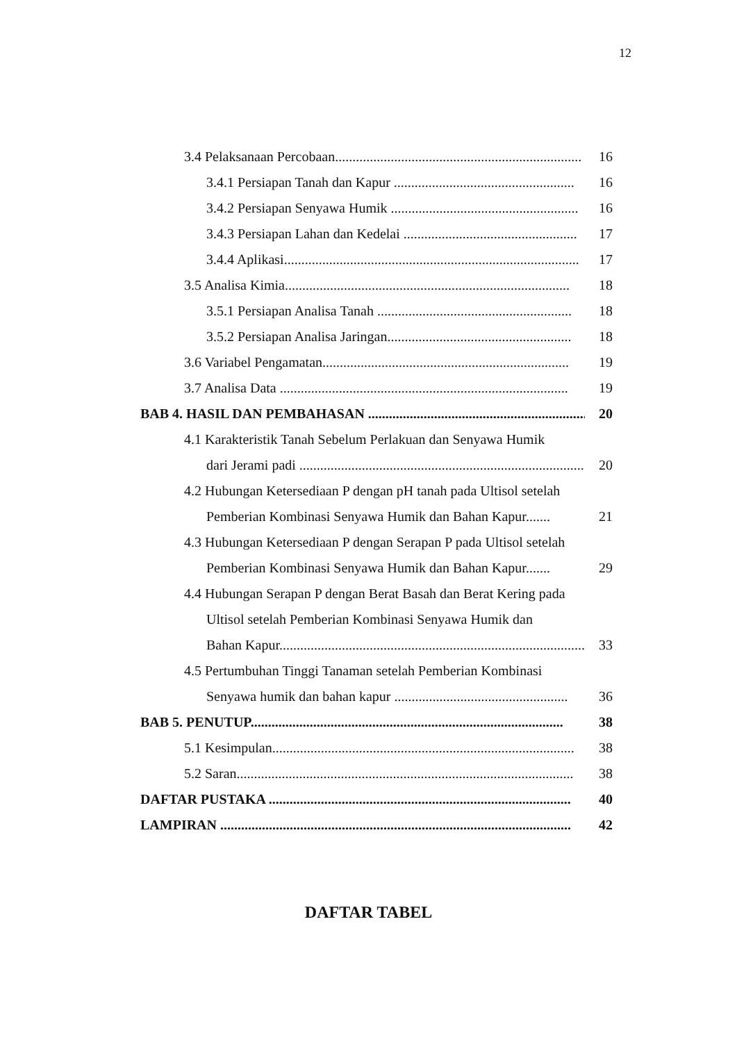12
3.4 Pelaksanaan Percobaan....................................................................... 16
3.4.1 Persiapan Tanah dan Kapur .................................................... 16
3.4.2 Persiapan Senyawa Humik ...................................................... 16
3.4.3 Persiapan Lahan dan Kedelai .................................................. 17
3.4.4 Aplikasi..................................................................................... 17
3.5 Analisa Kimia.................................................................................. 18
3.5.1 Persiapan Analisa Tanah ........................................................ 18
3.5.2 Persiapan Analisa Jaringan..................................................... 18
3.6 Variabel Pengamatan....................................................................... 19
3.7 Analisa Data ................................................................................... 19
BAB 4. HASIL DAN PEMBAHASAN .................................................................. 20
4.1 Karakteristik Tanah Sebelum Perlakuan dan Senyawa Humik
dari Jerami padi .................................................................................... 20
4.2 Hubungan Ketersediaan P dengan pH tanah pada Ultisol setelah
Pemberian Kombinasi Senyawa Humik dan Bahan Kapur....... 21
4.3 Hubungan Ketersediaan P dengan Serapan P pada Ultisol setelah
Pemberian Kombinasi Senyawa Humik dan Bahan Kapur....... 29
4.4 Hubungan Serapan P dengan Berat Basah dan Berat Kering pada
Ultisol setelah Pemberian Kombinasi Senyawa Humik dan
Bahan Kapur......................................................................................... 33
4.5 Pertumbuhan Tinggi Tanaman setelah Pemberian Kombinasi
Senyawa humik dan bahan kapur .................................................. 36
BAB 5. PENUTUP.......................................................................................... 38
5.1 Kesimpulan....................................................................................... 38
5.2 Saran................................................................................................. 38
DAFTAR PUSTAKA ....................................................................................... 40
LAMPIRAN ..................................................................................................... 42
DAFTAR TABEL